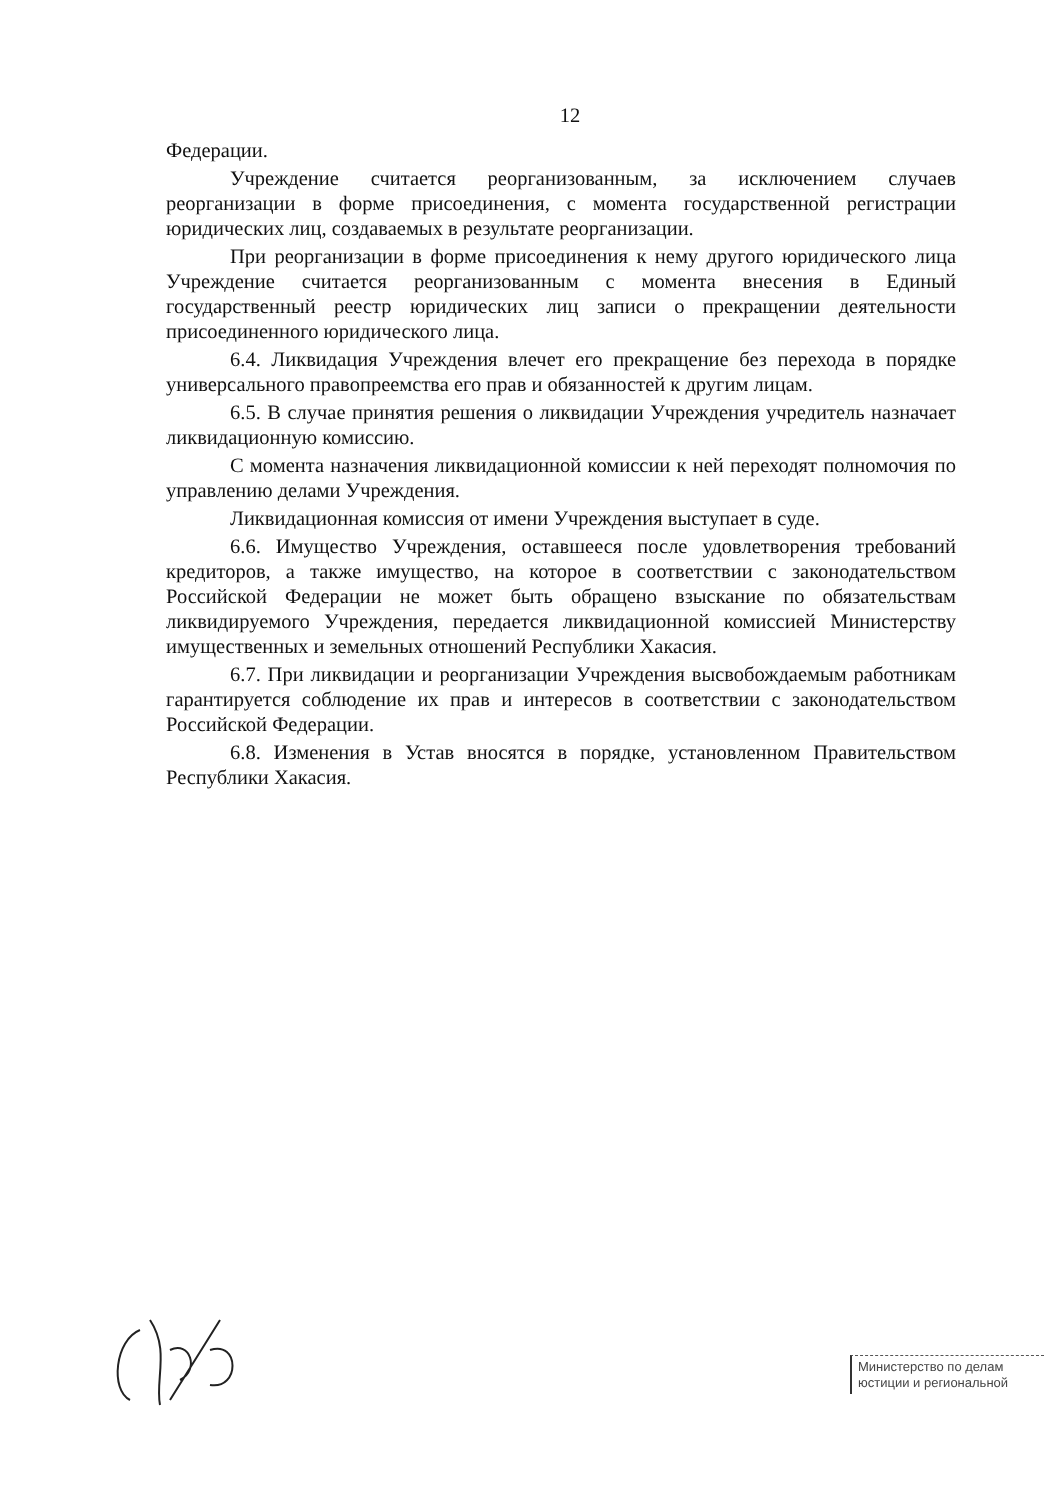12
Федерации.
Учреждение считается реорганизованным, за исключением случаев реорганизации в форме присоединения, с момента государственной регистрации юридических лиц, создаваемых в результате реорганизации.
При реорганизации в форме присоединения к нему другого юридического лица Учреждение считается реорганизованным с момента внесения в Единый государственный реестр юридических лиц записи о прекращении деятельности присоединенного юридического лица.
6.4. Ликвидация Учреждения влечет его прекращение без перехода в порядке универсального правопреемства его прав и обязанностей к другим лицам.
6.5. В случае принятия решения о ликвидации Учреждения учредитель назначает ликвидационную комиссию.
С момента назначения ликвидационной комиссии к ней переходят полномочия по управлению делами Учреждения.
Ликвидационная комиссия от имени Учреждения выступает в суде.
6.6. Имущество Учреждения, оставшееся после удовлетворения требований кредиторов, а также имущество, на которое в соответствии с законодательством Российской Федерации не может быть обращено взыскание по обязательствам ликвидируемого Учреждения, передается ликвидационной комиссией Министерству имущественных и земельных отношений Республики Хакасия.
6.7. При ликвидации и реорганизации Учреждения высвобождаемым работникам гарантируется соблюдение их прав и интересов в соответствии с законодательством Российской Федерации.
6.8. Изменения в Устав вносятся в порядке, установленном Правительством Республики Хакасия.
Министерство по делам
юстиции и региональной